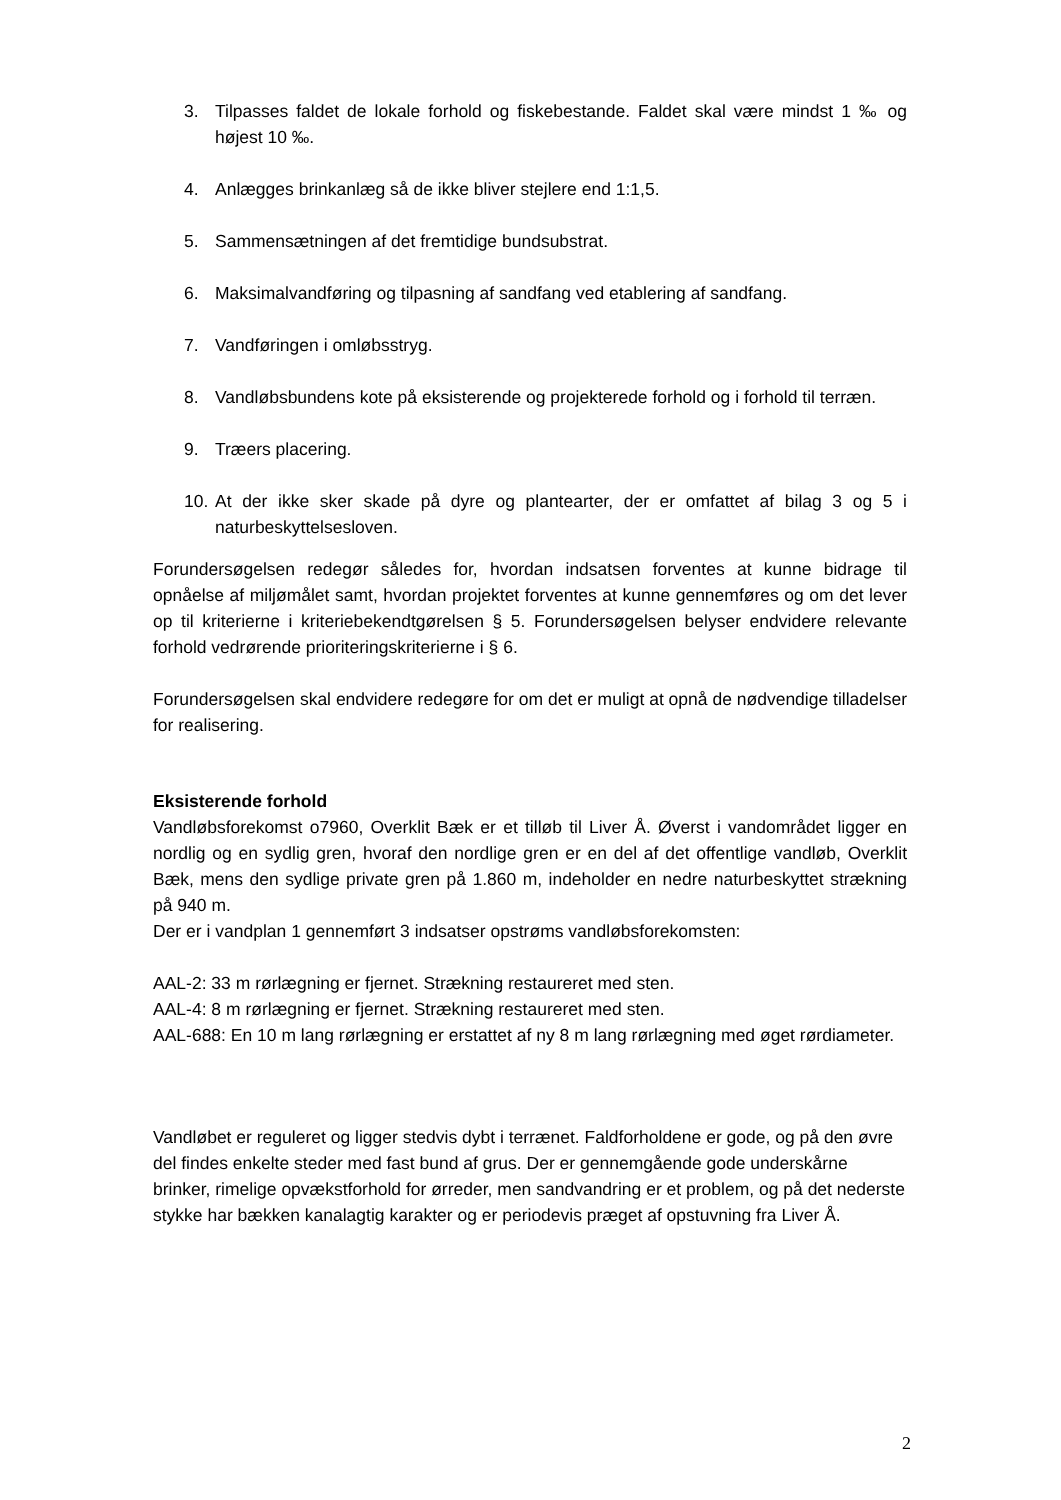3. Tilpasses faldet de lokale forhold og fiskebestande. Faldet skal være mindst 1 ‰ og højest 10 ‰.
4. Anlægges brinkanlæg så de ikke bliver stejlere end 1:1,5.
5. Sammensætningen af det fremtidige bundsubstrat.
6. Maksimalvandføring og tilpasning af sandfang ved etablering af sandfang.
7. Vandføringen i omløbsstryg.
8. Vandløbsbundens kote på eksisterende og projekterede forhold og i forhold til terræn.
9. Træers placering.
10.
At der ikke sker skade på dyre og plantearter, der er omfattet af bilag 3 og 5 i naturbeskyttelsesloven.
Forundersøgelsen redegør således for, hvordan indsatsen forventes at kunne bidrage til opnåelse af miljømålet samt, hvordan projektet forventes at kunne gennemføres og om det lever op til kriterierne i kriteriebekendtgørelsen § 5. Forundersøgelsen belyser endvidere relevante forhold vedrørende prioriteringskriterierne i § 6.
Forundersøgelsen skal endvidere redegøre for om det er muligt at opnå de nødvendige tilladelser for realisering.
Eksisterende forhold
Vandløbsforekomst o7960, Overklit Bæk er et tilløb til Liver Å. Øverst i vandområdet ligger en nordlig og en sydlig gren, hvoraf den nordlige gren er en del af det offentlige vandløb, Overklit Bæk, mens den sydlige private gren på 1.860 m, indeholder en nedre naturbeskyttet strækning på 940 m.
Der er i vandplan 1 gennemført 3 indsatser opstrøms vandløbsforekomsten:
AAL-2: 33 m rørlægning er fjernet. Strækning restaureret med sten.
AAL-4: 8 m rørlægning er fjernet. Strækning restaureret med sten.
AAL-688: En 10 m lang rørlægning er erstattet af ny 8 m lang rørlægning med øget rørdiameter.
Vandløbet er reguleret og ligger stedvis dybt i terrænet. Faldforholdene er gode, og på den øvre del findes enkelte steder med fast bund af grus. Der er gennemgående gode underskårne brinker, rimelige opvækstforhold for ørreder, men sandvandring er et problem, og på det nederste stykke har bækken kanalagtig karakter og er periodevis præget af opstuvning fra Liver Å.
2